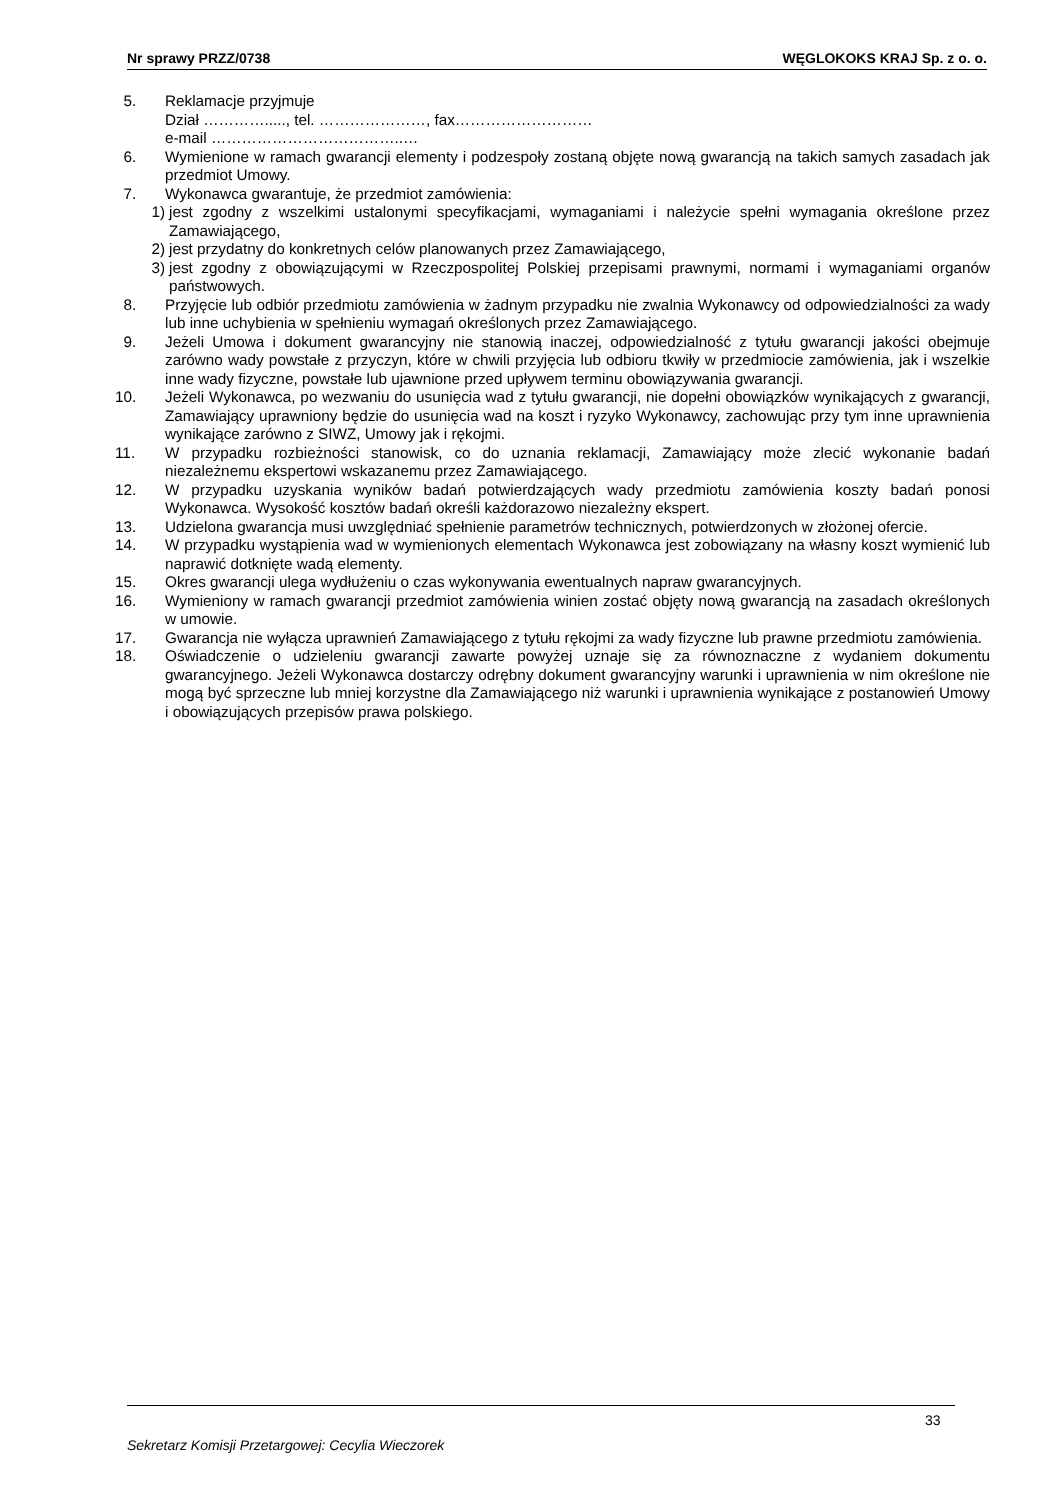Nr sprawy PRZZ/0738 WĘGLOKOKS KRAJ Sp. z o. o.
5. Reklamacje przyjmuje
Dział …………....., tel. …………………, fax………………………
e-mail ………………………………..…
6. Wymienione w ramach gwarancji elementy i podzespoły zostaną objęte nową gwarancją na takich samych zasadach jak przedmiot Umowy.
7. Wykonawca gwarantuje, że przedmiot zamówienia:
1) jest zgodny z wszelkimi ustalonymi specyfikacjami, wymaganiami i należycie spełni wymagania określone przez Zamawiającego,
2) jest przydatny do konkretnych celów planowanych przez Zamawiającego,
3) jest zgodny z obowiązującymi w Rzeczpospolitej Polskiej przepisami prawnymi, normami i wymaganiami organów państwowych.
8. Przyjęcie lub odbiór przedmiotu zamówienia w żadnym przypadku nie zwalnia Wykonawcy od odpowiedzialności za wady lub inne uchybienia w spełnieniu wymagań określonych przez Zamawiającego.
9. Jeżeli Umowa i dokument gwarancyjny nie stanowią inaczej, odpowiedzialność z tytułu gwarancji jakości obejmuje zarówno wady powstałe z przyczyn, które w chwili przyjęcia lub odbioru tkwiły w przedmiocie zamówienia, jak i wszelkie inne wady fizyczne, powstałe lub ujawnione przed upływem terminu obowiązywania gwarancji.
10. Jeżeli Wykonawca, po wezwaniu do usunięcia wad z tytułu gwarancji, nie dopełni obowiązków wynikających z gwarancji, Zamawiający uprawniony będzie do usunięcia wad na koszt i ryzyko Wykonawcy, zachowując przy tym inne uprawnienia wynikające zarówno z SIWZ, Umowy jak i rękojmi.
11. W przypadku rozbieżności stanowisk, co do uznania reklamacji, Zamawiający może zlecić wykonanie badań niezależnemu ekspertowi wskazanemu przez Zamawiającego.
12. W przypadku uzyskania wyników badań potwierdzających wady przedmiotu zamówienia koszty badań ponosi Wykonawca. Wysokość kosztów badań określi każdorazowo niezależny ekspert.
13. Udzielona gwarancja musi uwzględniać spełnienie parametrów technicznych, potwierdzonych w złożonej ofercie.
14. W przypadku wystąpienia wad w wymienionych elementach Wykonawca jest zobowiązany na własny koszt wymienić lub naprawić dotknięte wadą elementy.
15. Okres gwarancji ulega wydłużeniu o czas wykonywania ewentualnych napraw gwarancyjnych.
16. Wymieniony w ramach gwarancji przedmiot zamówienia winien zostać objęty nową gwarancją na zasadach określonych w umowie.
17. Gwarancja nie wyłącza uprawnień Zamawiającego z tytułu rękojmi za wady fizyczne lub prawne przedmiotu zamówienia.
18. Oświadczenie o udzieleniu gwarancji zawarte powyżej uznaje się za równoznaczne z wydaniem dokumentu gwarancyjnego. Jeżeli Wykonawca dostarczy odrębny dokument gwarancyjny warunki i uprawnienia w nim określone nie mogą być sprzeczne lub mniej korzystne dla Zamawiającego niż warunki i uprawnienia wynikające z postanowień Umowy i obowiązujących przepisów prawa polskiego.
33
Sekretarz Komisji Przetargowej: Cecylia Wieczorek